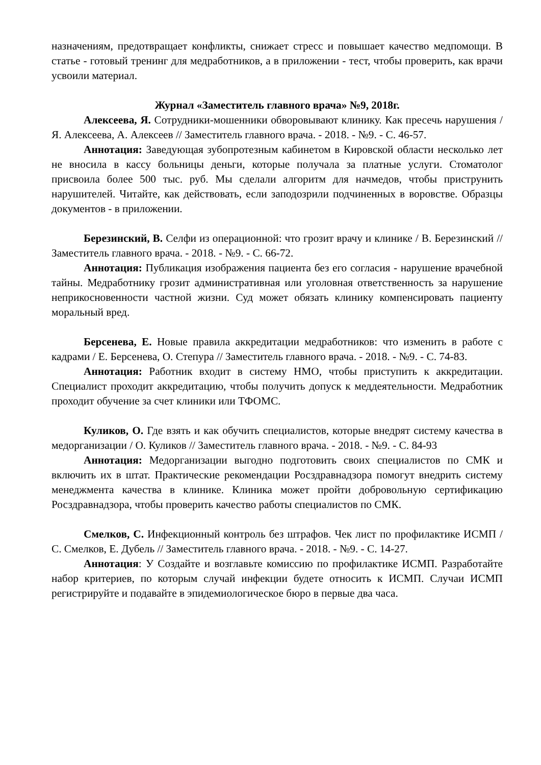назначениям, предотвращает конфликты, снижает стресс и повышает качество медпомощи. В статье - готовый тренинг для медработников, а в приложении - тест, чтобы проверить, как врачи усвоили материал.
Журнал «Заместитель главного врача» №9, 2018г.
Алексеева, Я. Сотрудники-мошенники обворовывают клинику. Как пресечь нарушения / Я. Алексеева, А. Алексеев // Заместитель главного врача. - 2018. - №9. - С. 46-57.
Аннотация: Заведующая зубопротезным кабинетом в Кировской области несколько лет не вносила в кассу больницы деньги, которые получала за платные услуги. Стоматолог присвоила более 500 тыс. руб. Мы сделали алгоритм для начмедов, чтобы приструнить нарушителей. Читайте, как действовать, если заподозрили подчиненных в воровстве. Образцы документов - в приложении.
Березинский, В. Селфи из операционной: что грозит врачу и клинике / В. Березинский // Заместитель главного врача. - 2018. - №9. - С. 66-72.
Аннотация: Публикация изображения пациента без его согласия - нарушение врачебной тайны. Медработнику грозит административная или уголовная ответственность за нарушение неприкосновенности частной жизни. Суд может обязать клинику компенсировать пациенту моральный вред.
Берсенева, Е. Новые правила аккредитации медработников: что изменить в работе с кадрами / Е. Берсенева, О. Степура // Заместитель главного врача. - 2018. - №9. - С. 74-83.
Аннотация: Работник входит в систему НМО, чтобы приступить к аккредитации. Специалист проходит аккредитацию, чтобы получить допуск к меддеятельности. Медработник проходит обучение за счет клиники или ТФОМС.
Куликов, О. Где взять и как обучить специалистов, которые внедрят систему качества в медорганизации / О. Куликов // Заместитель главного врача. - 2018. - №9. - С. 84-93
Аннотация: Медорганизации выгодно подготовить своих специалистов по СМК и включить их в штат. Практические рекомендации Росздравнадзора помогут внедрить систему менеджмента качества в клинике. Клиника может пройти добровольную сертификацию Росздравнадзора, чтобы проверить качество работы специалистов по СМК.
Смелков, С. Инфекционный контроль без штрафов. Чек лист по профилактике ИСМП / С. Смелков, Е. Дубель // Заместитель главного врача. - 2018. - №9. - С. 14-27.
Аннотация: У Создайте и возглавьте комиссию по профилактике ИСМП. Разработайте набор критериев, по которым случай инфекции будете относить к ИСМП. Случаи ИСМП регистрируйте и подавайте в эпидемиологическое бюро в первые два часа.